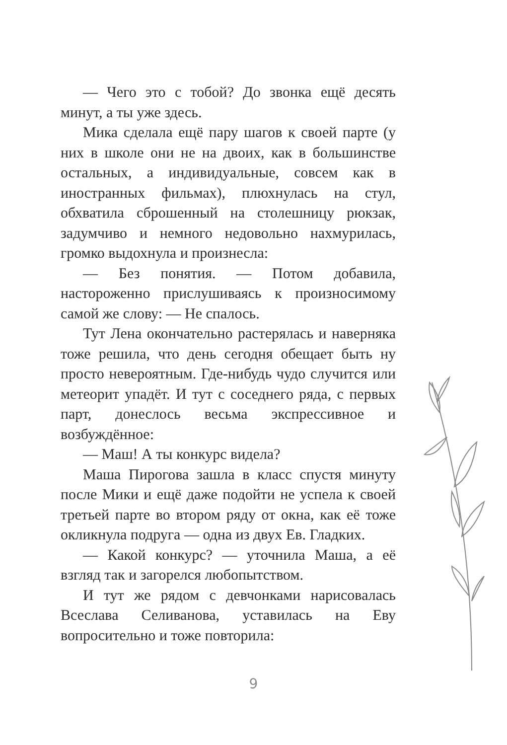— Чего это с тобой? До звонка ещё десять минут, а ты уже здесь.
Мика сделала ещё пару шагов к своей парте (у них в школе они не на двоих, как в большинстве остальных, а индивидуальные, совсем как в иностранных фильмах), плюхнулась на стул, обхватила сброшенный на столешницу рюкзак, задумчиво и немного недовольно нахмурилась, громко выдохнула и произнесла:
— Без понятия. — Потом добавила, настороженно прислушиваясь к произносимому самой же слову: — Не спалось.
Тут Лена окончательно растерялась и наверняка тоже решила, что день сегодня обещает быть ну просто невероятным. Где-нибудь чудо случится или метеорит упадёт. И тут с соседнего ряда, с первых парт, донеслось весьма экспрессивное и возбуждённое:
— Маш! А ты конкурс видела?
Маша Пирогова зашла в класс спустя минуту после Мики и ещё даже подойти не успела к своей третьей парте во втором ряду от окна, как её тоже окликнула подруга — одна из двух Ев. Гладких.
— Какой конкурс? — уточнила Маша, а её взгляд так и загорелся любопытством.
И тут же рядом с девчонками нарисовалась Всеслава Селиванова, уставилась на Еву вопросительно и тоже повторила:
9